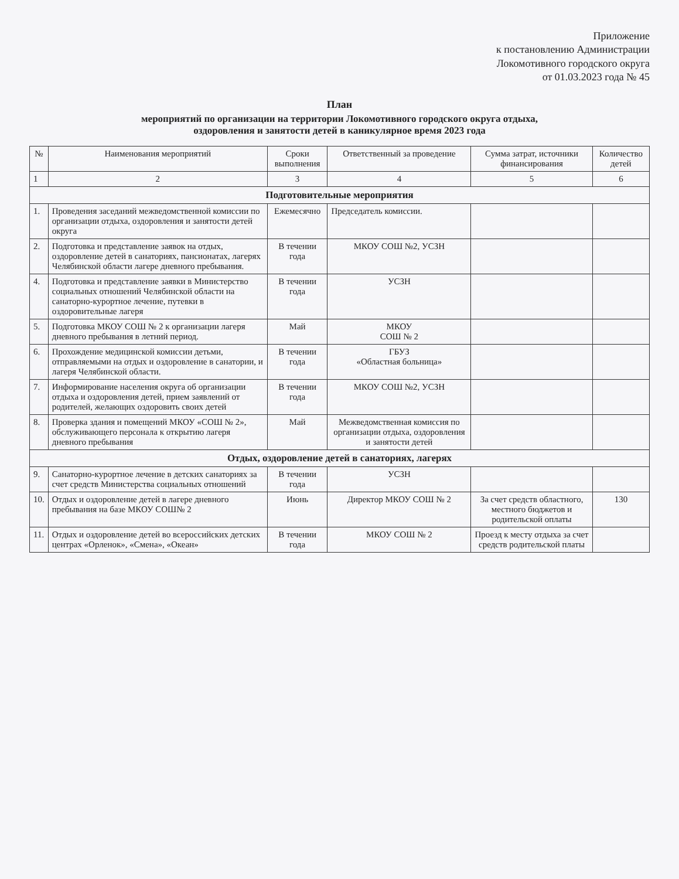Приложение
к постановлению Администрации
Локомотивного городского округа
от 01.03.2023 года № 45
План
мероприятий по организации на территории Локомотивного городского округа отдыха,
оздоровления и занятости детей в каникулярное время 2023 года
| № | Наименования мероприятий | Сроки выполнения | Ответственный за проведение | Сумма затрат, источники финансирования | Количество детей |
| --- | --- | --- | --- | --- | --- |
| 1 | 2 | 3 | 4 | 5 | 6 |
| Подготовительные мероприятия | | | | | |
| 1. | Проведения заседаний межведомственной комиссии по организации отдыха, оздоровления и занятости детей округа | Ежемесячно | Председатель комиссии. | | |
| 2. | Подготовка и представление заявок на отдых, оздоровление детей в санаториях, пансионатах, лагерях Челябинской области лагере дневного пребывания. | В течении года | МКОУ СОШ №2, УСЗН | | |
| 4. | Подготовка и представление заявки в Министерство социальных отношений Челябинской области на санаторно-курортное лечение, путевки в оздоровительные лагеря | В течении года | УСЗН | | |
| 5. | Подготовка МКОУ СОШ № 2 к организации лагеря дневного пребывания в летний период. | Май | МКОУ СОШ № 2 | | |
| 6. | Прохождение медицинской комиссии детьми, отправляемыми на отдых и оздоровление в санатории, и лагеря Челябинской области. | В течении года | ГБУЗ «Областная больница» | | |
| 7. | Информирование населения округа об организации отдыха и оздоровления детей, прием заявлений от родителей, желающих оздоровить своих детей | В течении года | МКОУ СОШ №2, УСЗН | | |
| 8. | Проверка здания и помещений МКОУ «СОШ № 2», обслуживающего персонала к открытию лагеря дневного пребывания | Май | Межведомственная комиссия по организации отдыха, оздоровления и занятости детей | | |
| Отдых, оздоровление детей в санаториях, лагерях | | | | | |
| 9. | Санаторно-курортное лечение в детских санаториях за счет средств Министерства социальных отношений | В течении года | УСЗН | | |
| 10. | Отдых и оздоровление детей в лагере дневного пребывания на базе МКОУ СОШ№ 2 | Июнь | Директор МКОУ СОШ № 2 | За счет средств областного, местного бюджетов и родительской оплаты | 130 |
| 11. | Отдых и оздоровление детей во всероссийских детских центрах «Орленок», «Смена», «Океан» | В течении года | МКОУ СОШ № 2 | Проезд к месту отдыха за счет средств родительской платы | |